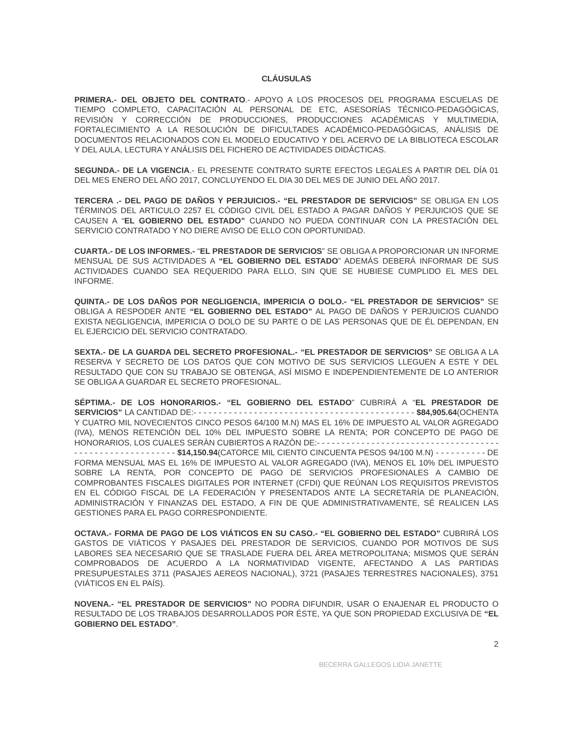CLÁUSULAS
PRIMERA.- DEL OBJETO DEL CONTRATO.- APOYO A LOS PROCESOS DEL PROGRAMA ESCUELAS DE TIEMPO COMPLETO, CAPACITACIÓN AL PERSONAL DE ETC, ASESORÍAS TÉCNICO-PEDAGÓGICAS, REVISIÓN Y CORRECCIÓN DE PRODUCCIONES, PRODUCCIONES ACADÉMICAS Y MULTIMEDIA, FORTALECIMIENTO A LA RESOLUCIÓN DE DIFICULTADES ACADÉMICO-PEDAGÓGICAS, ANÁLISIS DE DOCUMENTOS RELACIONADOS CON EL MODELO EDUCATIVO Y DEL ACERVO DE LA BIBLIOTECA ESCOLAR Y DEL AULA, LECTURA Y ANÁLISIS DEL FICHERO DE ACTIVIDADES DIDÁCTICAS.
SEGUNDA.- DE LA VIGENCIA.- EL PRESENTE CONTRATO SURTE EFECTOS LEGALES A PARTIR DEL DÍA 01 DEL MES ENERO DEL AÑO 2017, CONCLUYENDO EL DIA 30 DEL MES DE JUNIO DEL AÑO 2017.
TERCERA .- DEL PAGO DE DAÑOS Y PERJUICIOS.- “EL PRESTADOR DE SERVICIOS” SE OBLIGA EN LOS TÉRMINOS DEL ARTICULO 2257 EL CÓDIGO CIVIL DEL ESTADO A PAGAR DAÑOS Y PERJUICIOS QUE SE CAUSEN A “EL GOBIERNO DEL ESTADO” CUANDO NO PUEDA CONTINUAR CON LA PRESTACIÓN DEL SERVICIO CONTRATADO Y NO DIERE AVISO DE ELLO CON OPORTUNIDAD.
CUARTA.- DE LOS INFORMES.- “EL PRESTADOR DE SERVICIOS” SE OBLIGA A PROPORCIONAR UN INFORME MENSUAL DE SUS ACTIVIDADES A “EL GOBIERNO DEL ESTADO” ADEMÁS DEBERÁ INFORMAR DE SUS ACTIVIDADES CUANDO SEA REQUERIDO PARA ELLO, SIN QUE SE HUBIESE CUMPLIDO EL MES DEL INFORME.
QUINTA.- DE LOS DAÑOS POR NEGLIGENCIA, IMPERICIA O DOLO.- “EL PRESTADOR DE SERVICIOS” SE OBLIGA A RESPODER ANTE “EL GOBIERNO DEL ESTADO” AL PAGO DE DAÑOS Y PERJUICIOS CUANDO EXISTA NEGLIGENCIA, IMPERICIA O DOLO DE SU PARTE O DE LAS PERSONAS QUE DE ÉL DEPENDAN, EN EL EJERCICIO DEL SERVICIO CONTRATADO.
SEXTA.- DE LA GUARDA DEL SECRETO PROFESIONAL.- “EL PRESTADOR DE SERVICIOS” SE OBLIGA A LA RESERVA Y SECRETO DE LOS DATOS QUE CON MOTIVO DE SUS SERVICIOS LLEGUEN A ESTE Y DEL RESULTADO QUE CON SU TRABAJO SE OBTENGA, ASÍ MISMO E INDEPENDIENTEMENTE DE LO ANTERIOR SE OBLIGA A GUARDAR EL SECRETO PROFESIONAL.
SÉPTIMA.- DE LOS HONORARIOS.- “EL GOBIERNO DEL ESTADO” CUBRIRÁ A “EL PRESTADOR DE SERVICIOS” LA CANTIDAD DE:- - - - - - - - - - - - - - - - - - - - - - - - - - - - - - - - - - - - - - - - - - - - $84,905.64(OCHENTA Y CUATRO MIL NOVECIENTOS CINCO PESOS 64/100 M.N) MAS EL 16% DE IMPUESTO AL VALOR AGREGADO (IVA), MENOS RETENCIÒN DEL 10% DEL IMPUESTO SOBRE LA RENTA; POR CONCEPTO DE PAGO DE HONORARIOS, LOS CUALES SERÀN CUBIERTOS A RAZÒN DE:- - - - - - - - - - - - - - - - - - - - - - - - - - - - - - - - - - - - - - - - - - - - - - - - - - - - - - - - - $14,150.94(CATORCE MIL CIENTO CINCUENTA PESOS 94/100 M.N) - - - - - - - - - - DE FORMA MENSUAL MAS EL 16% DE IMPUESTO AL VALOR AGREGADO (IVA), MENOS EL 10% DEL IMPUESTO SOBRE LA RENTA, POR CONCEPTO DE PAGO DE SERVICIOS PROFESIONALES A CAMBIO DE COMPROBANTES FISCALES DIGITALES POR INTERNET (CFDI) QUE REÚNAN LOS REQUISITOS PREVISTOS EN EL CÓDIGO FISCAL DE LA FEDERACIÓN Y PRESENTADOS ANTE LA SECRETARÍA DE PLANEACIÓN, ADMINISTRACIÓN Y FINANZAS DEL ESTADO, A FIN DE QUE ADMINISTRATIVAMENTE, SÉ REALICEN LAS GESTIONES PARA EL PAGO CORRESPONDIENTE.
OCTAVA.- FORMA DE PAGO DE LOS VIÁTICOS EN SU CASO.- “EL GOBIERNO DEL ESTADO” CUBRIRÁ LOS GASTOS DE VIÁTICOS Y PASAJES DEL PRESTADOR DE SERVICIOS, CUANDO POR MOTIVOS DE SUS LABORES SEA NECESARIO QUE SE TRASLADE FUERA DEL ÁREA METROPOLITANA; MISMOS QUE SERÁN COMPROBADOS DE ACUERDO A LA NORMATIVIDAD VIGENTE, AFECTANDO A LAS PARTIDAS PRESUPUESTALES 3711 (PASAJES AEREOS NACIONAL), 3721 (PASAJES TERRESTRES NACIONALES), 3751 (VIÁTICOS EN EL PAÍS).
NOVENA.- “EL PRESTADOR DE SERVICIOS” NO PODRA DIFUNDIR, USAR O ENAJENAR EL PRODUCTO O RESULTADO DE LOS TRABAJOS DESARROLLADOS POR ÉSTE, YA QUE SON PROPIEDAD EXCLUSIVA DE “EL GOBIERNO DEL ESTADO”.
2
BECERRA GALLEGOS LIDIA JANETTE